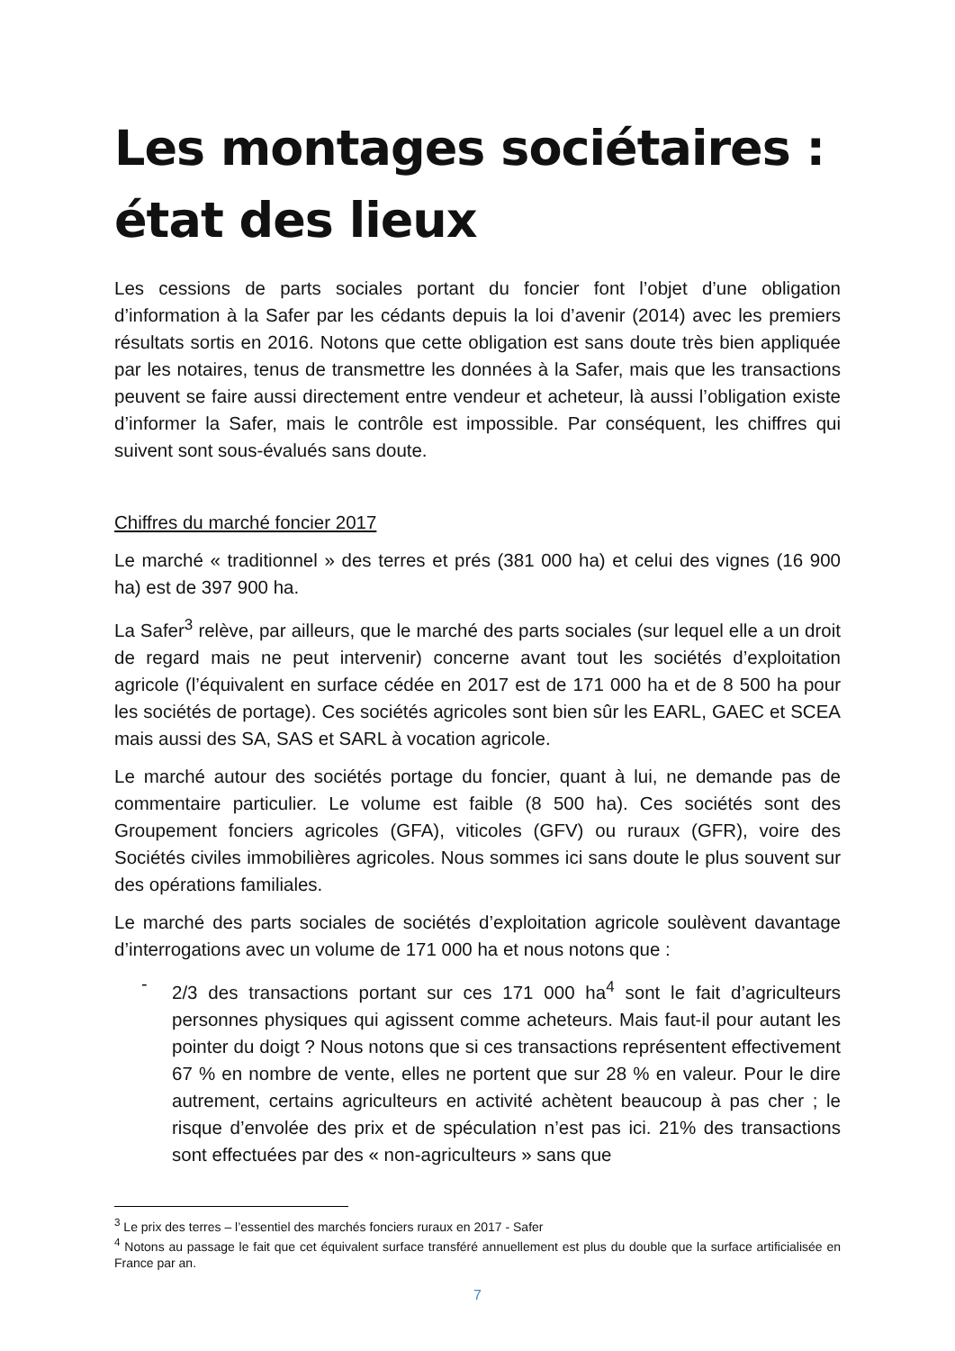Les montages sociétaires : état des lieux
Les cessions de parts sociales portant du foncier font l’objet d’une obligation d’information à la Safer par les cédants depuis la loi d’avenir (2014) avec les premiers résultats sortis en 2016. Notons que cette obligation est sans doute très bien appliquée par les notaires, tenus de transmettre les données à la Safer, mais que les transactions peuvent se faire aussi directement entre vendeur et acheteur, là aussi l’obligation existe d’informer la Safer, mais le contrôle est impossible. Par conséquent, les chiffres qui suivent sont sous-évalués sans doute.
Chiffres du marché foncier 2017
Le marché « traditionnel » des terres et prés (381 000 ha) et celui des vignes (16 900 ha) est de 397 900 ha.
La Safer<sup>3</sup> relève, par ailleurs, que le marché des parts sociales (sur lequel elle a un droit de regard mais ne peut intervenir) concerne avant tout les sociétés d’exploitation agricole (l’équivalent en surface cédée en 2017 est de 171 000 ha et de 8 500 ha pour les sociétés de portage). Ces sociétés agricoles sont bien sûr les EARL, GAEC et SCEA mais aussi des SA, SAS et SARL à vocation agricole.
Le marché autour des sociétés portage du foncier, quant à lui, ne demande pas de commentaire particulier. Le volume est faible (8 500 ha). Ces sociétés sont des Groupement fonciers agricoles (GFA), viticoles (GFV) ou ruraux (GFR), voire des Sociétés civiles immobilières agricoles. Nous sommes ici sans doute le plus souvent sur des opérations familiales.
Le marché des parts sociales de sociétés d’exploitation agricole soulèvent davantage d’interrogations avec un volume de 171 000 ha et nous notons que :
-
2/3 des transactions portant sur ces 171 000 ha<sup>4</sup> sont le fait d’agriculteurs personnes physiques qui agissent comme acheteurs. Mais faut-il pour autant les pointer du doigt ? Nous notons que si ces transactions représentent effectivement 67 % en nombre de vente, elles ne portent que sur 28 % en valeur. Pour le dire autrement, certains agriculteurs en activité achètent beaucoup à pas cher ; le risque d’envolée des prix et de spéculation n’est pas ici. 21% des transactions sont effectuées par des « non-agriculteurs » sans que
<sup>3</sup> Le prix des terres – l’essentiel des marchés fonciers ruraux en 2017 - Safer
<sup>4</sup> Notons au passage le fait que cet équivalent surface transféré annuellement est plus du double que la surface artificialisée en France par an.
7